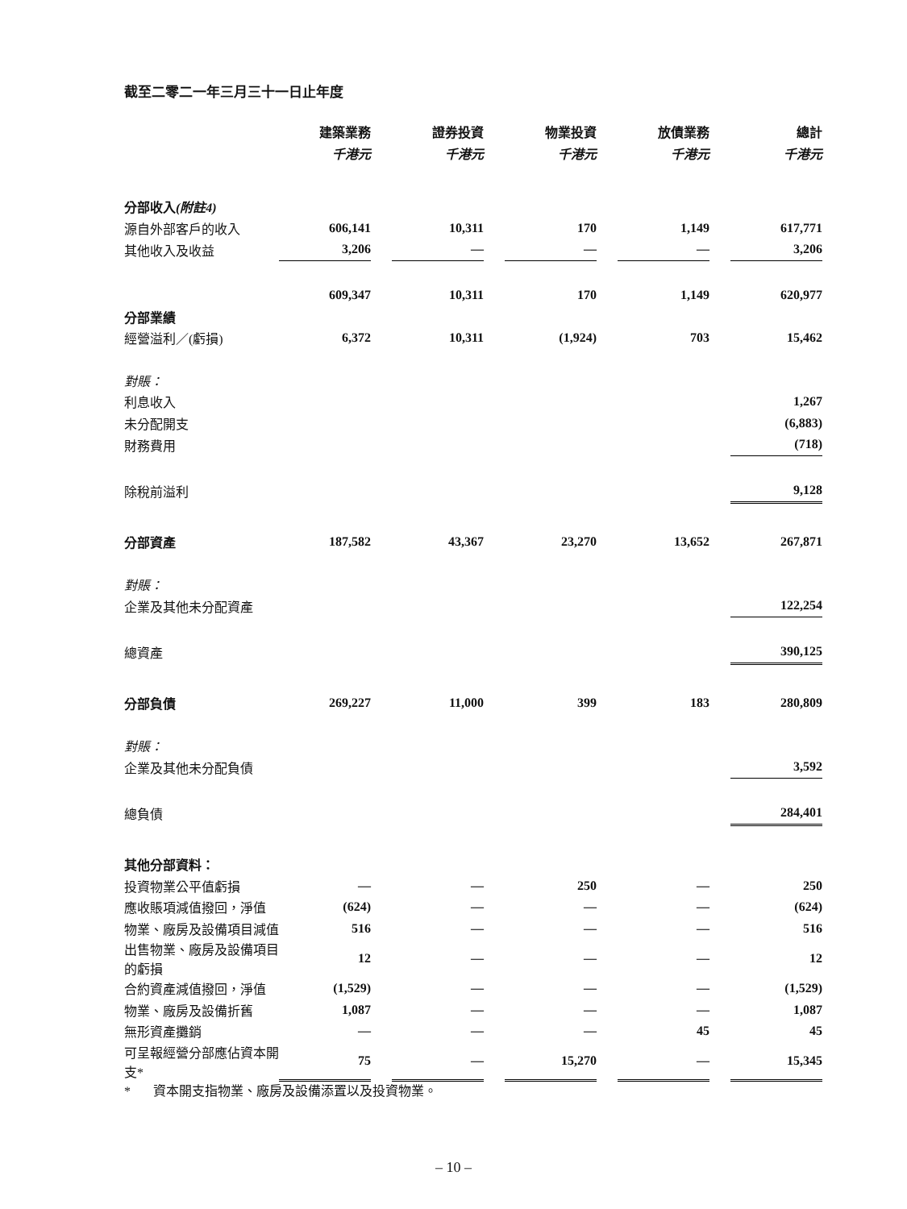截至二零二一年三月三十一日止年度
| | 建築業務 | | 證券投資 | | 物業投資 | | 放債業務 | | 總計 | |
| | 千港元 | | 千港元 | | 千港元 | | 千港元 | | 千港元 | |
| 分部收入 (附註4) | | | | | | | | | | |
| 源自外部客戶的收入 | 606,141 | | 10,311 | | 170 | | 1,149 | | 617,771 | |
| 其他收入及收益 | 3,206 | | — | | — | | — | | 3,206 | |
| | 609,347 | | 10,311 | | 170 | | 1,149 | | 620,977 | |
| 分部業績 | | | | | | | | | | |
| 經營溢利／(虧損) | 6,372 | | 10,311 | | (1,924) | | 703 | | 15,462 | |
| 對賬： | | | | | | | | | | |
| 利息收入 | | | | | | | | | 1,267 | |
| 未分配開支 | | | | | | | | | (6,883) | |
| 財務費用 | | | | | | | | | (718) | |
| 除稅前溢利 | | | | | | | | | 9,128 | |
| 分部資產 | 187,582 | | 43,367 | | 23,270 | | 13,652 | | 267,871 | |
| 對賬： | | | | | | | | | | |
| 企業及其他未分配資產 | | | | | | | | | 122,254 | |
| 總資產 | | | | | | | | | 390,125 | |
| 分部負債 | 269,227 | | 11,000 | | 399 | | 183 | | 280,809 | |
| 對賬： | | | | | | | | | | |
| 企業及其他未分配負債 | | | | | | | | | 3,592 | |
| 總負債 | | | | | | | | | 284,401 | |
| 其他分部資料： | | | | | | | | | | |
| 投資物業公平值虧損 | — | | — | | 250 | | — | | 250 | |
| 應收賬項減值撥回，淨值 | (624) | | — | | — | | — | | (624) | |
| 物業、廠房及設備項目減值 | 516 | | — | | — | | — | | 516 | |
| 出售物業、廠房及設備項目的虧損 | 12 | | — | | — | | — | | 12 | |
| 合約資產減值撥回，淨值 | (1,529) | | — | | — | | — | | (1,529) | |
| 物業、廠房及設備折舊 | 1,087 | | — | | — | | — | | 1,087 | |
| 無形資產攤銷 | — | | — | | — | | 45 | | 45 | |
| 可呈報經營分部應佔資本開支* | 75 | | — | | 15,270 | | — | | 15,345 | |
* 資本開支指物業、廠房及設備添置以及投資物業。
– 10 –